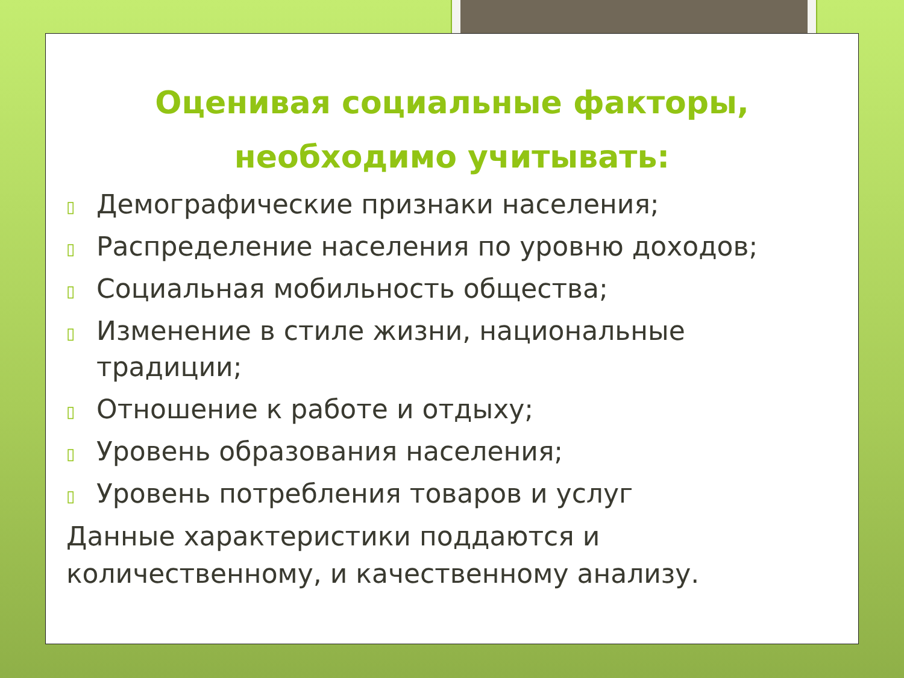Оценивая социальные факторы,
необходимо учитывать:
▯ Демографические признаки населения;
▯ Распределение населения по уровню доходов;
▯ Социальная мобильность общества;
▯ Изменение в стиле жизни, национальные традиции;
▯ Отношение к работе и отдыху;
▯ Уровень образования населения;
▯ Уровень потребления товаров и услуг
Данные характеристики поддаются и количественному, и качественному анализу.